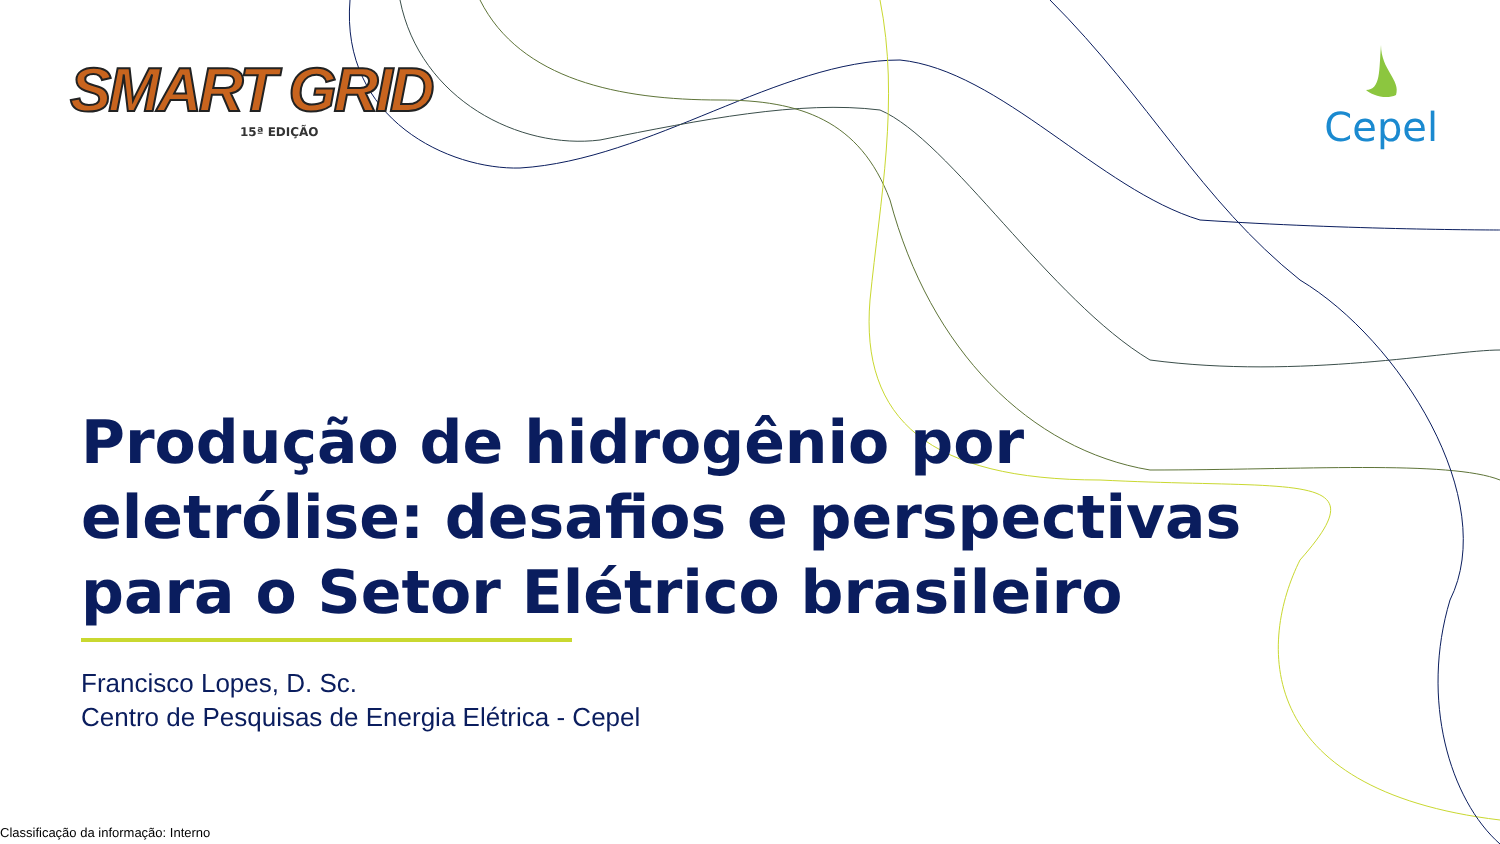SMART GRID
15ª EDIÇÃO
Cepel
Produção de hidrogênio por eletrólise: desafios e perspectivas para o Setor Elétrico brasileiro
Francisco Lopes, D. Sc.
Centro de Pesquisas de Energia Elétrica - Cepel
Classificação da informação: Interno